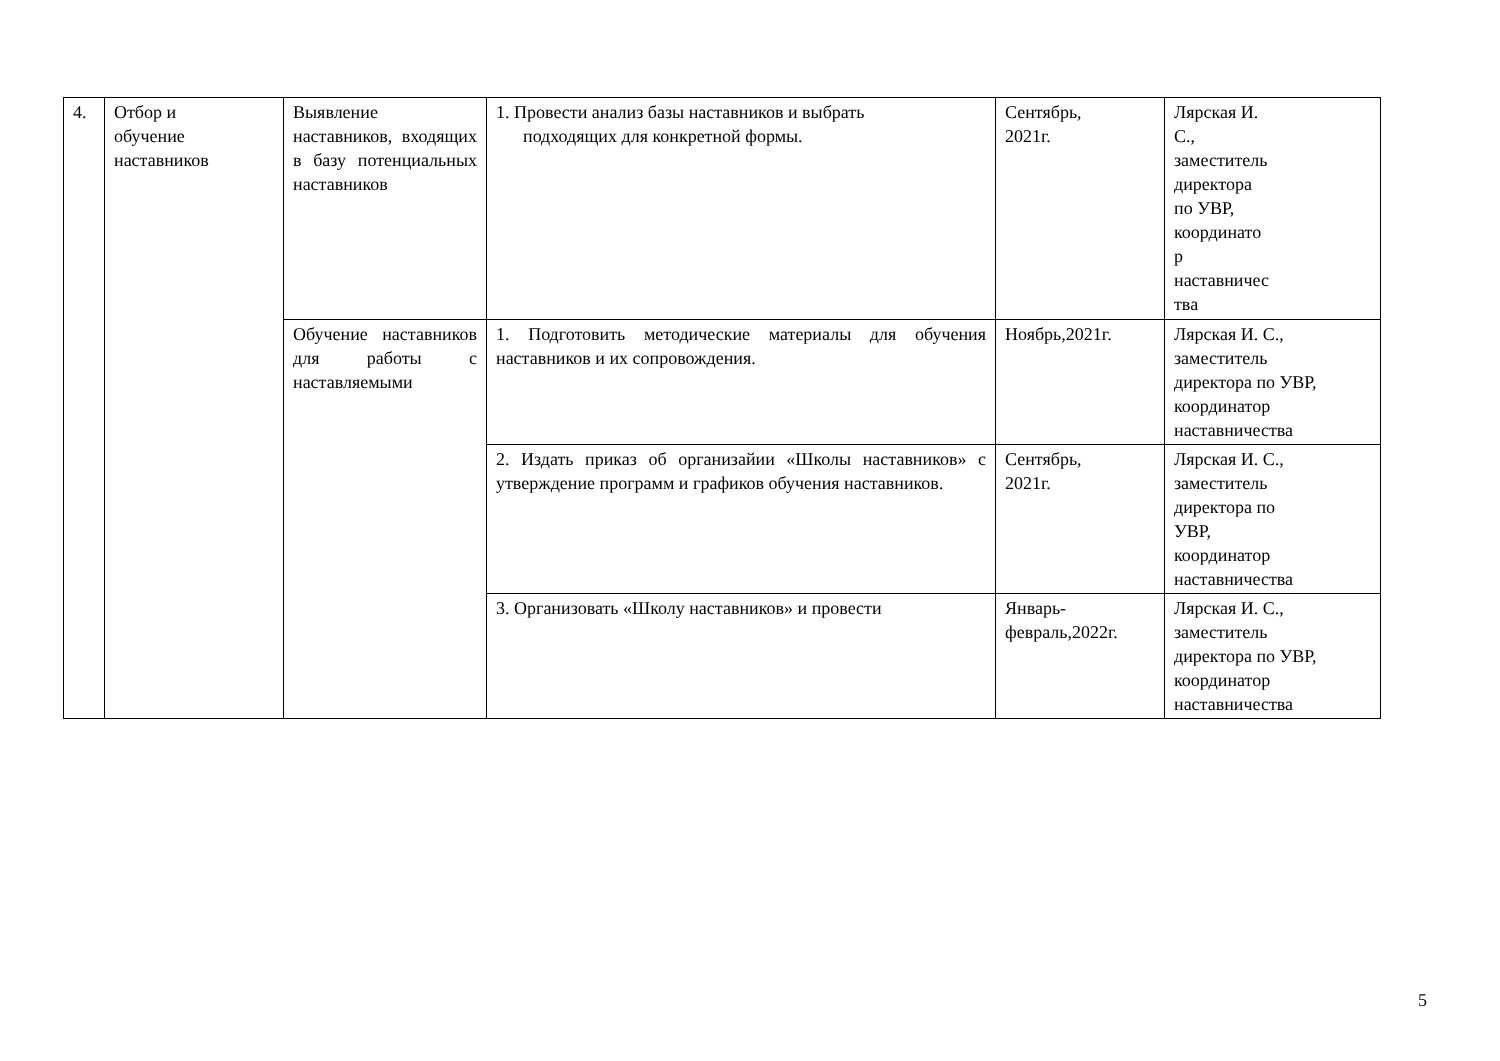| 4. | Отбор и обучение наставников | Выявление наставников, входящих в базу потенциальных наставников | 1. Провести анализ базы наставников и выбрать подходящих для конкретной формы. | Сентябрь, 2021г. | Лярская И. С., заместитель директора по УВР, координато р наставничес тва |
| | | Обучение наставников для работы с наставляемыми | 1. Подготовить методические материалы для обучения наставников и их сопровождения. | Ноябрь,2021г. | Лярская И. С., заместитель директора по УВР, координатор наставничества |
| | | | 2. Издать приказ об организайии «Школы наставников» с утверждение программ и графиков обучения наставников. | Сентябрь, 2021г. | Лярская И. С., заместитель директора по УВР, координатор наставничества |
| | | | 3. Организовать «Школу наставников» и провести | Январь- февраль,2022г. | Лярская И. С., заместитель директора по УВР, координатор наставничества |
5